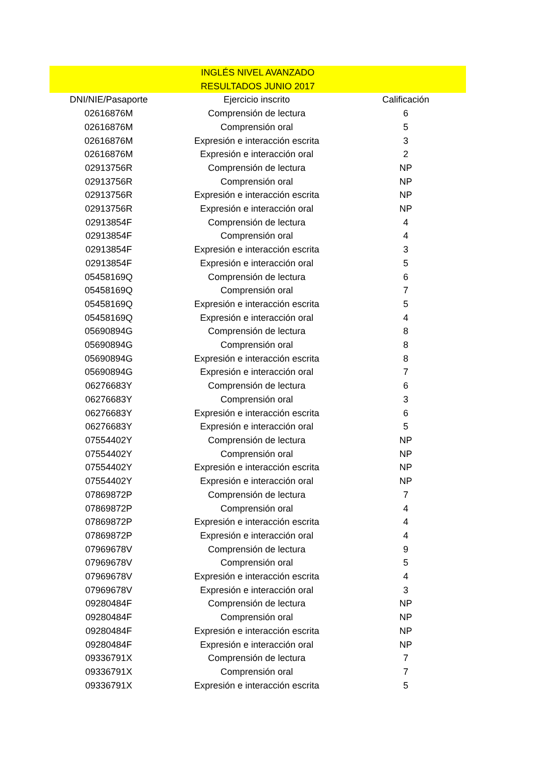INGLÉS NIVEL AVANZADO
RESULTADOS JUNIO 2017
| DNI/NIE/Pasaporte | Ejercicio inscrito | Calificación |
| --- | --- | --- |
| 02616876M | Comprensión de lectura | 6 |
| 02616876M | Comprensión oral | 5 |
| 02616876M | Expresión e interacción escrita | 3 |
| 02616876M | Expresión e interacción oral | 2 |
| 02913756R | Comprensión de lectura | NP |
| 02913756R | Comprensión oral | NP |
| 02913756R | Expresión e interacción escrita | NP |
| 02913756R | Expresión e interacción oral | NP |
| 02913854F | Comprensión de lectura | 4 |
| 02913854F | Comprensión oral | 4 |
| 02913854F | Expresión e interacción escrita | 3 |
| 02913854F | Expresión e interacción oral | 5 |
| 05458169Q | Comprensión de lectura | 6 |
| 05458169Q | Comprensión oral | 7 |
| 05458169Q | Expresión e interacción escrita | 5 |
| 05458169Q | Expresión e interacción oral | 4 |
| 05690894G | Comprensión de lectura | 8 |
| 05690894G | Comprensión oral | 8 |
| 05690894G | Expresión e interacción escrita | 8 |
| 05690894G | Expresión e interacción oral | 7 |
| 06276683Y | Comprensión de lectura | 6 |
| 06276683Y | Comprensión oral | 3 |
| 06276683Y | Expresión e interacción escrita | 6 |
| 06276683Y | Expresión e interacción oral | 5 |
| 07554402Y | Comprensión de lectura | NP |
| 07554402Y | Comprensión oral | NP |
| 07554402Y | Expresión e interacción escrita | NP |
| 07554402Y | Expresión e interacción oral | NP |
| 07869872P | Comprensión de lectura | 7 |
| 07869872P | Comprensión oral | 4 |
| 07869872P | Expresión e interacción escrita | 4 |
| 07869872P | Expresión e interacción oral | 4 |
| 07969678V | Comprensión de lectura | 9 |
| 07969678V | Comprensión oral | 5 |
| 07969678V | Expresión e interacción escrita | 4 |
| 07969678V | Expresión e interacción oral | 3 |
| 09280484F | Comprensión de lectura | NP |
| 09280484F | Comprensión oral | NP |
| 09280484F | Expresión e interacción escrita | NP |
| 09280484F | Expresión e interacción oral | NP |
| 09336791X | Comprensión de lectura | 7 |
| 09336791X | Comprensión oral | 7 |
| 09336791X | Expresión e interacción escrita | 5 |